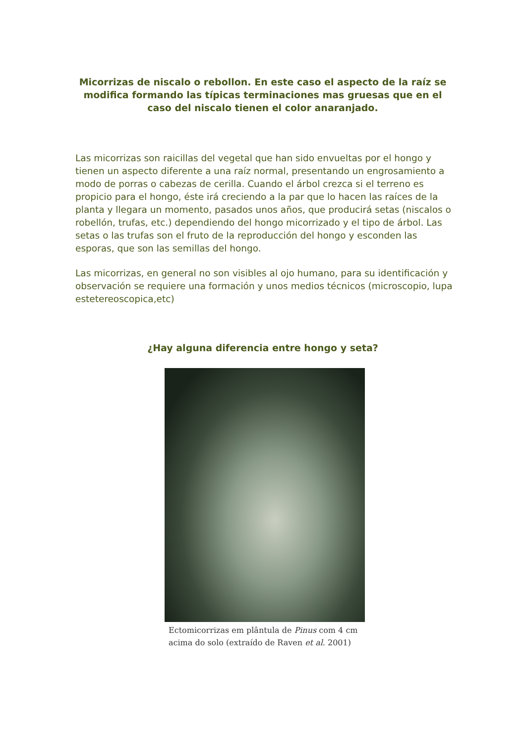Micorrizas de niscalo o rebollon. En este caso el aspecto de la raíz se modifica formando las típicas terminaciones mas gruesas que en el caso del niscalo tienen el color anaranjado.
Las micorrizas son raicillas del vegetal que han sido envueltas por el hongo y tienen un aspecto diferente a una raíz normal, presentando un engrosamiento a modo de porras o cabezas de cerilla. Cuando el árbol crezca si el terreno es propicio para el hongo, éste irá creciendo a la par que lo hacen las raíces de la planta y llegara un momento, pasados unos años, que producirá setas (niscalos o robellón, trufas, etc.) dependiendo del hongo micorrizado y el tipo de árbol. Las setas o las trufas son el fruto de la reproducción del hongo y esconden las esporas, que son las semillas del hongo.
Las micorrizas, en general no son visibles al ojo humano, para su identificación y observación se requiere una formación y unos medios técnicos (microscopio, lupa estetereoscopica,etc)
¿Hay alguna diferencia entre hongo y seta?
Ectomicorrizas em plântula de Pinus com 4 cm acima do solo (extraído de Raven et al. 2001)